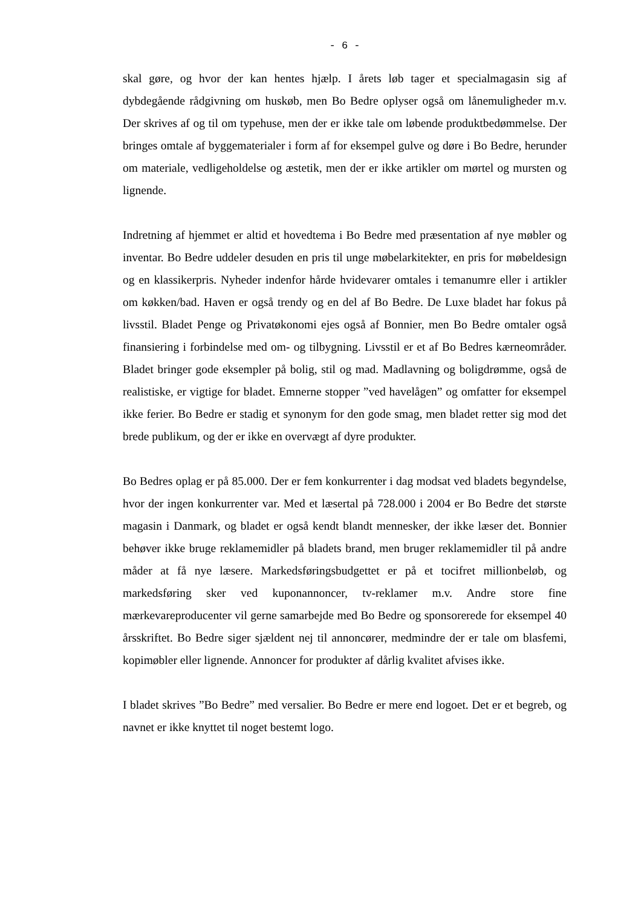- 6 -
skal gøre, og hvor der kan hentes hjælp. I årets løb tager et specialmagasin sig af dybdegående rådgivning om huskøb, men Bo Bedre oplyser også om lånemuligheder m.v. Der skrives af og til om typehuse, men der er ikke tale om løbende produktbedømmelse. Der bringes omtale af byggematerialer i form af for eksempel gulve og døre i Bo Bedre, herunder om materiale, vedligeholdelse og æstetik, men der er ikke artikler om mørtel og mursten og lignende.
Indretning af hjemmet er altid et hovedtema i Bo Bedre med præsentation af nye møbler og inventar. Bo Bedre uddeler desuden en pris til unge møbelarkitekter, en pris for møbeldesign og en klassikerpris. Nyheder indenfor hårde hvidevarer omtales i temanumre eller i artikler om køkken/bad. Haven er også trendy og en del af Bo Bedre. De Luxe bladet har fokus på livsstil. Bladet Penge og Privatøkonomi ejes også af Bonnier, men Bo Bedre omtaler også finansiering i forbindelse med om- og tilbygning. Livsstil er et af Bo Bedres kærneområder. Bladet bringer gode eksempler på bolig, stil og mad. Madlavning og boligdrømme, også de realistiske, er vigtige for bladet. Emnerne stopper ”ved havelågen” og omfatter for eksempel ikke ferier. Bo Bedre er stadig et synonym for den gode smag, men bladet retter sig mod det brede publikum, og der er ikke en overvægt af dyre produkter.
Bo Bedres oplag er på 85.000. Der er fem konkurrenter i dag modsat ved bladets begyndelse, hvor der ingen konkurrenter var. Med et læsertal på 728.000 i 2004 er Bo Bedre det største magasin i Danmark, og bladet er også kendt blandt mennesker, der ikke læser det. Bonnier behøver ikke bruge reklamemidler på bladets brand, men bruger reklamemidler til på andre måder at få nye læsere. Markedsføringsbudgettet er på et tocifret millionbeløb, og markedsføring sker ved kuponannoncer, tv-reklamer m.v. Andre store fine mærkevareproducenter vil gerne samarbejde med Bo Bedre og sponsorerede for eksempel 40 årsskriftet. Bo Bedre siger sjældent nej til annoncører, medmindre der er tale om blasfemi, kopimøbler eller lignende. Annoncer for produkter af dårlig kvalitet afvises ikke.
I bladet skrives ”Bo Bedre” med versalier. Bo Bedre er mere end logoet. Det er et begreb, og navnet er ikke knyttet til noget bestemt logo.